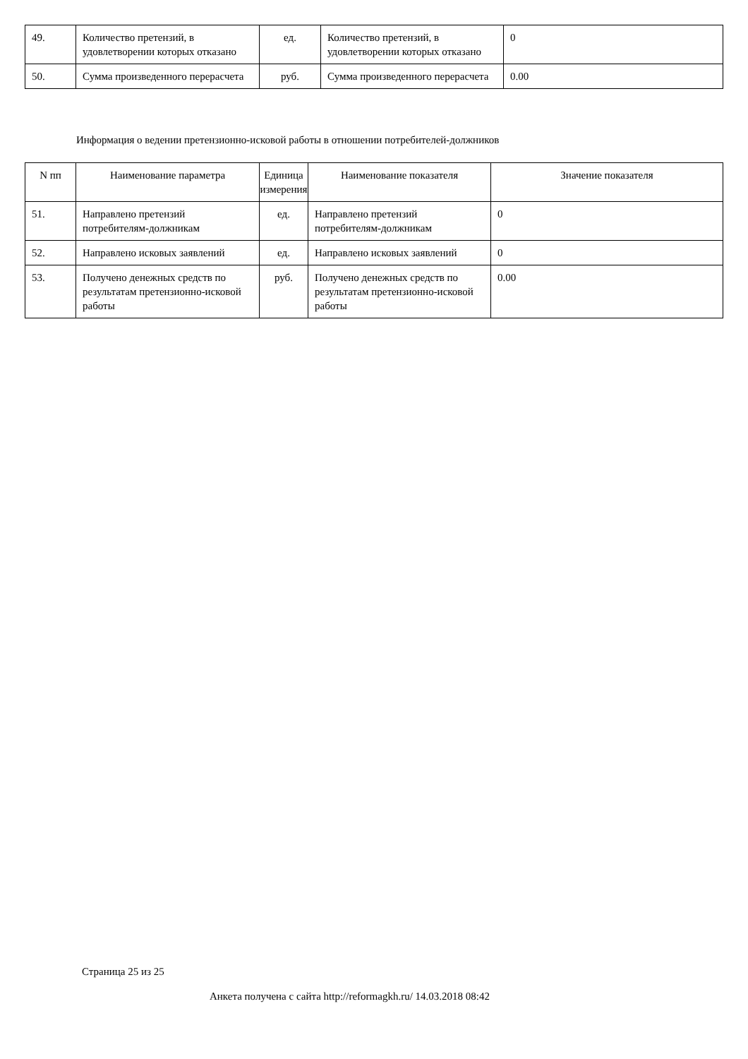| 49. | Количество претензий, в удовлетворении которых отказано | ед. | Количество претензий, в удовлетворении которых отказано | 0 |
| 50. | Сумма произведенного перерасчета | руб. | Сумма произведенного перерасчета | 0.00 |
Информация о ведении претензионно-исковой работы в отношении потребителей-должников
| N пп | Наименование параметра | Единица измерения | Наименование показателя | Значение показателя |
| --- | --- | --- | --- | --- |
| 51. | Направлено претензий потребителям-должникам | ед. | Направлено претензий потребителям-должникам | 0 |
| 52. | Направлено исковых заявлений | ед. | Направлено исковых заявлений | 0 |
| 53. | Получено денежных средств по результатам претензионно-исковой работы | руб. | Получено денежных средств по результатам претензионно-исковой работы | 0.00 |
Страница 25 из 25
Анкета получена с сайта http://reformagkh.ru/ 14.03.2018 08:42